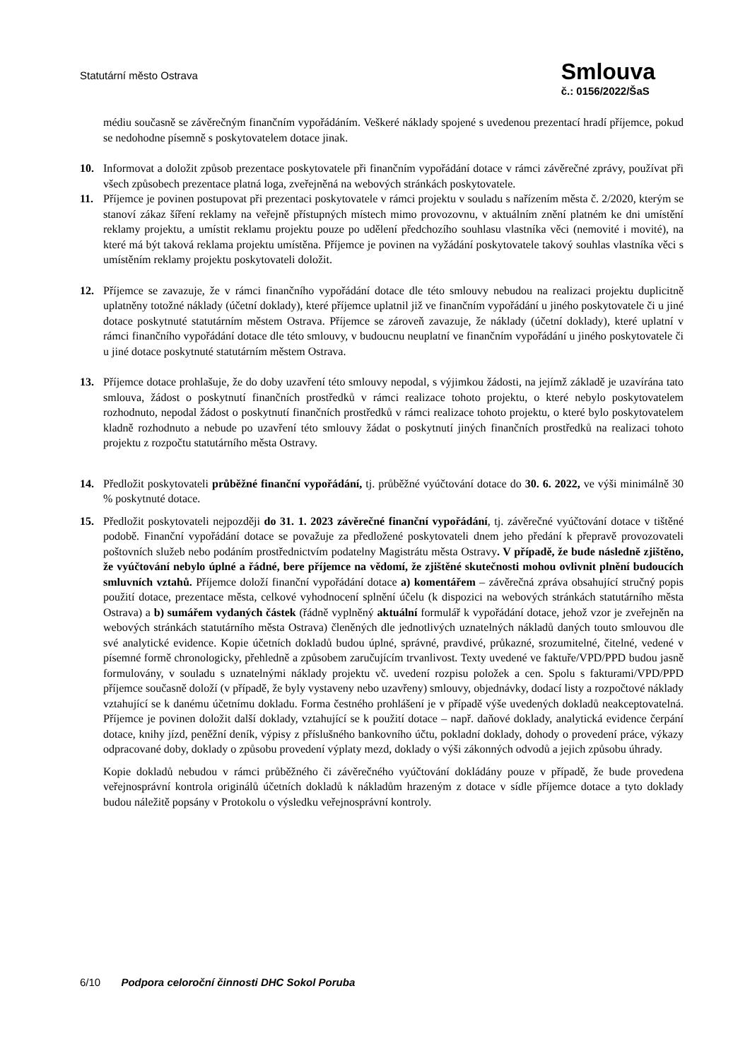Statutární město Ostrava
Smlouva
č.: 0156/2022/ŠaS
médiu současně se závěrečným finančním vypořádáním. Veškeré náklady spojené s uvedenou prezentací hradí příjemce, pokud se nedohodne písemně s poskytovatelem dotace jinak.
10. Informovat a doložit způsob prezentace poskytovatele při finančním vypořádání dotace v rámci závěrečné zprávy, používat při všech způsobech prezentace platná loga, zveřejněná na webových stránkách poskytovatele.
11. Příjemce je povinen postupovat při prezentaci poskytovatele v rámci projektu v souladu s nařízením města č. 2/2020, kterým se stanoví zákaz šíření reklamy na veřejně přístupných místech mimo provozovnu, v aktuálním znění platném ke dni umístění reklamy projektu, a umístit reklamu projektu pouze po udělení předchozího souhlasu vlastníka věci (nemovité i movité), na které má být taková reklama projektu umístěna. Příjemce je povinen na vyžádání poskytovatele takový souhlas vlastníka věci s umístěním reklamy projektu poskytovateli doložit.
12. Příjemce se zavazuje, že v rámci finančního vypořádání dotace dle této smlouvy nebudou na realizaci projektu duplicitně uplatněny totožné náklady (účetní doklady), které příjemce uplatnil již ve finančním vypořádání u jiného poskytovatele či u jiné dotace poskytnuté statutárním městem Ostrava. Příjemce se zároveň zavazuje, že náklady (účetní doklady), které uplatní v rámci finančního vypořádání dotace dle této smlouvy, v budoucnu neuplatní ve finančním vypořádání u jiného poskytovatele či u jiné dotace poskytnuté statutárním městem Ostrava.
13. Příjemce dotace prohlašuje, že do doby uzavření této smlouvy nepodal, s výjimkou žádosti, na jejímž základě je uzavírána tato smlouva, žádost o poskytnutí finančních prostředků v rámci realizace tohoto projektu, o které nebylo poskytovatelem rozhodnuto, nepodal žádost o poskytnutí finančních prostředků v rámci realizace tohoto projektu, o které bylo poskytovatelem kladně rozhodnuto a nebude po uzavření této smlouvy žádat o poskytnutí jiných finančních prostředků na realizaci tohoto projektu z rozpočtu statutárního města Ostravy.
14. Předložit poskytovateli průběžné finanční vypořádání, tj. průběžné vyúčtování dotace do 30. 6. 2022, ve výši minimálně 30 % poskytnuté dotace.
15. Předložit poskytovateli nejpozději do 31. 1. 2023 závěrečné finanční vypořádání, tj. závěrečné vyúčtování dotace v tištěné podobě. Finanční vypořádání dotace se považuje za předložené poskytovateli dnem jeho předání k přepravě provozovateli poštovních služeb nebo podáním prostřednictvím podatelny Magistrátu města Ostravy. V případě, že bude následně zjištěno, že vyúčtování nebylo úplné a řádné, bere příjemce na vědomí, že zjištěné skutečnosti mohou ovlivnit plnění budoucích smluvních vztahů. Příjemce doloží finanční vypořádání dotace a) komentářem – závěrečná zpráva obsahující stručný popis použití dotace, prezentace města, celkové vyhodnocení splnění účelu (k dispozici na webových stránkách statutárního města Ostrava) a b) sumářem vydaných částek (řádně vyplněný aktuální formulář k vypořádání dotace, jehož vzor je zveřejněn na webových stránkách statutárního města Ostrava) členěných dle jednotlivých uznatelných nákladů daných touto smlouvou dle své analytické evidence. Kopie účetních dokladů budou úplné, správné, pravdivé, průkazné, srozumitelné, čitelné, vedené v písemné formě chronologicky, přehledně a způsobem zaručujícím trvanlivost. Texty uvedené ve faktuře/VPD/PPD budou jasně formulovány, v souladu s uznatelnými náklady projektu vč. uvedení rozpisu položek a cen. Spolu s fakturami/VPD/PPD příjemce současně doloží (v případě, že byly vystaveny nebo uzavřeny) smlouvy, objednávky, dodací listy a rozpočtové náklady vztahující se k danému účetnímu dokladu. Forma čestného prohlášení je v případě výše uvedených dokladů neakceptovatelná. Příjemce je povinen doložit další doklady, vztahující se k použití dotace – např. daňové doklady, analytická evidence čerpání dotace, knihy jízd, peněžní deník, výpisy z příslušného bankovního účtu, pokladní doklady, dohody o provedení práce, výkazy odpracované doby, doklady o způsobu provedení výplaty mezd, doklady o výši zákonných odvodů a jejich způsobu úhrady.
Kopie dokladů nebudou v rámci průběžného či závěrečného vyúčtování dokládány pouze v případě, že bude provedena veřejnosprávní kontrola originálů účetních dokladů k nákladům hrazeným z dotace v sídle příjemce dotace a tyto doklady budou náležitě popsány v Protokolu o výsledku veřejnosprávní kontroly.
6/10 Podpora celoroční činnosti DHC Sokol Poruba